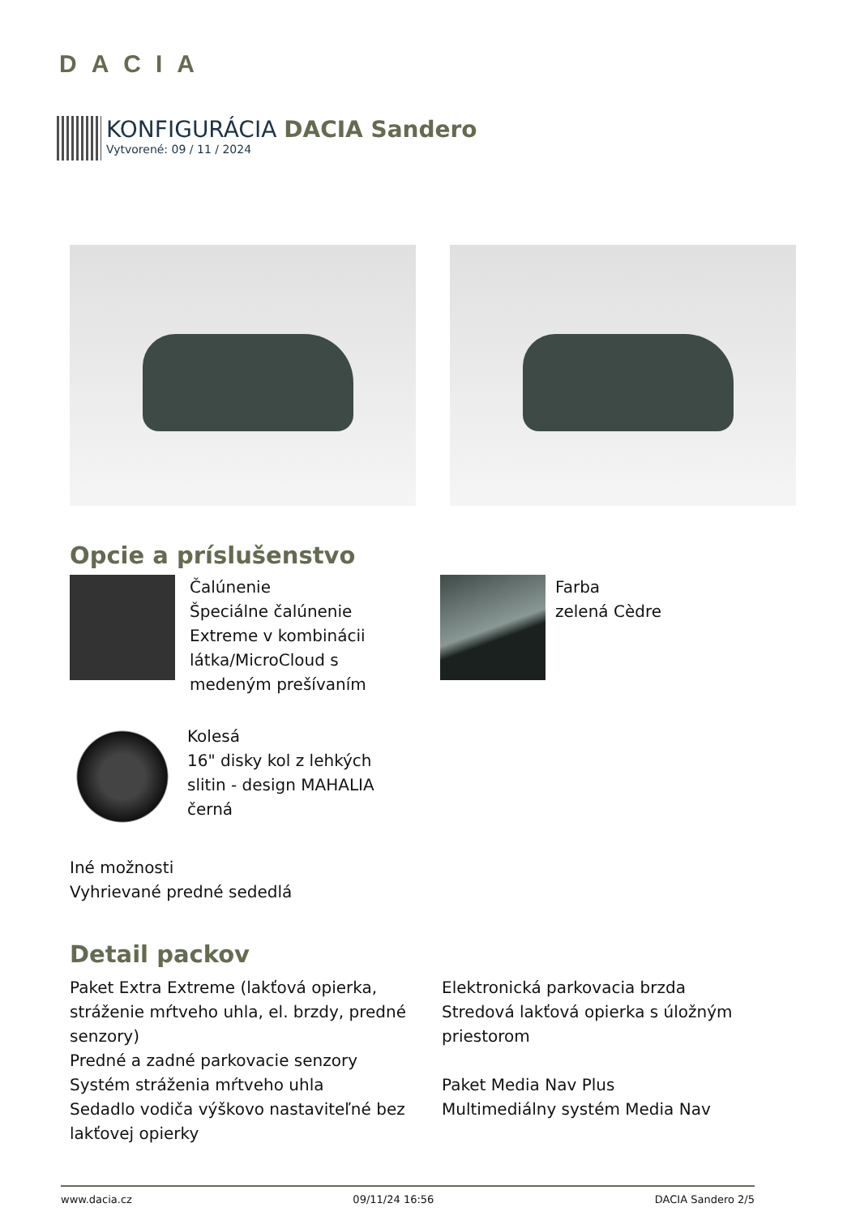DACIA
KONFIGURÁCIA DACIA Sandero
Vytvorené: 09 / 11 / 2024
Opcie a príslušenstvo
Čalúnenie
Špeciálne čalúnenie
Extreme v kombinácii
látka/MicroCloud s
medeným prešívaním
Farba
zelená Cèdre
Kolesá
16" disky kol z lehkých
slitin - design MAHALIA
černá
Iné možnosti
Vyhrievané predné sededlá
Detail packov
Paket Extra Extreme (lakťová opierka, stráženie mŕtveho uhla, el. brzdy, predné senzory)
Predné a zadné parkovacie senzory
Systém stráženia mŕtveho uhla
Sedadlo vodiča výškovo nastaviteľné bez lakťovej opierky
Elektronická parkovacia brzda
Stredová lakťová opierka s úložným priestorom
Paket Media Nav Plus
Multimediálny systém Media Nav
www.dacia.cz 09/11/24 16:56 DACIA Sandero 2/5